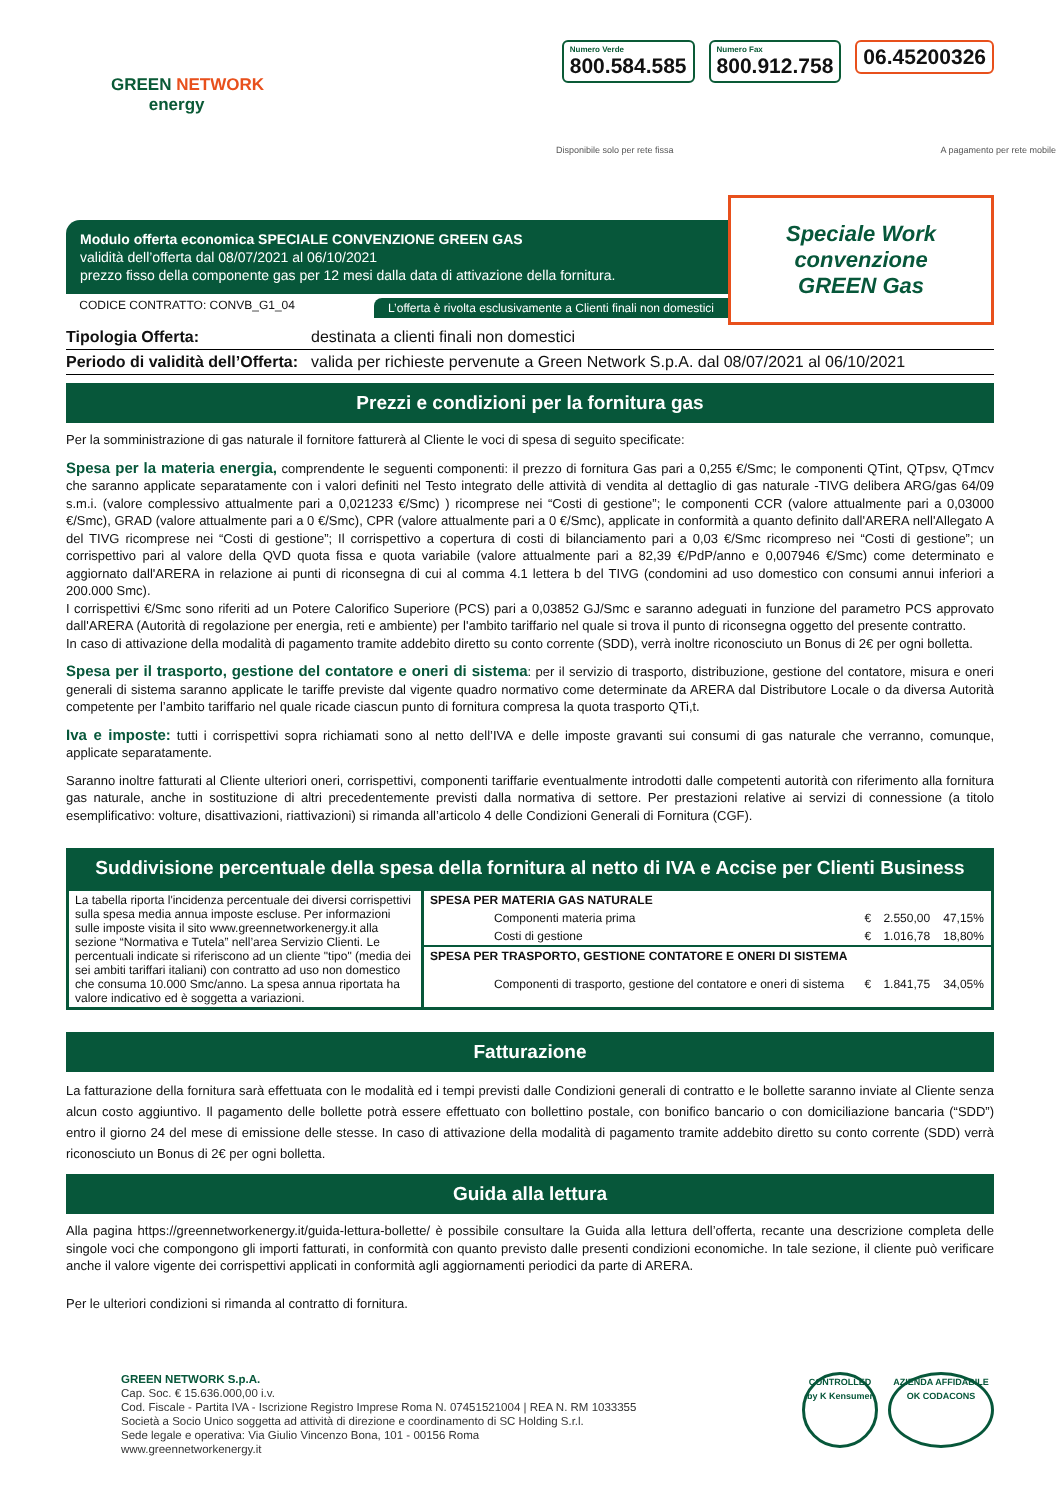GREEN NETWORK
energy
Numero Verde
800.584.585
Numero Fax
800.912.758
06.45200326
Disponibile solo per rete fissa A pagamento per rete mobile
Modulo offerta economica SPECIALE CONVENZIONE GREEN GAS
validità dell’offerta dal 08/07/2021 al 06/10/2021
prezzo fisso della componente gas per 12 mesi dalla data di attivazione della fornitura.
CODICE CONTRATTO: CONVB_G1_04 L’offerta è rivolta esclusivamente a Clienti finali non domestici
Speciale Work
convenzione
GREEN Gas
Tipologia Offerta: destinata a clienti finali non domestici
Periodo di validità dell’Offerta: valida per richieste pervenute a Green Network S.p.A. dal 08/07/2021 al 06/10/2021
Prezzi e condizioni per la fornitura gas
Per la somministrazione di gas naturale il fornitore fatturerà al Cliente le voci di spesa di seguito specificate:
Spesa per la materia energia, comprendente le seguenti componenti: il prezzo di fornitura Gas pari a 0,255 €/Smc; le componenti QTint, QTpsv, QTmcv che saranno applicate separatamente con i valori definiti nel Testo integrato delle attività di vendita al dettaglio di gas naturale -TIVG delibera ARG/gas 64/09 s.m.i. (valore complessivo attualmente pari a 0,021233 €/Smc) ) ricomprese nei “Costi di gestione”; le componenti CCR (valore attualmente pari a 0,03000 €/Smc), GRAD (valore attualmente pari a 0 €/Smc), CPR (valore attualmente pari a 0 €/Smc), applicate in conformità a quanto definito dall'ARERA nell'Allegato A del TIVG ricomprese nei “Costi di gestione”; Il corrispettivo a copertura di costi di bilanciamento pari a 0,03 €/Smc ricompreso nei “Costi di gestione”; un corrispettivo pari al valore della QVD quota fissa e quota variabile (valore attualmente pari a 82,39 €/PdP/anno e 0,007946 €/Smc) come determinato e aggiornato dall'ARERA in relazione ai punti di riconsegna di cui al comma 4.1 lettera b del TIVG (condomini ad uso domestico con consumi annui inferiori a 200.000 Smc).
I corrispettivi €/Smc sono riferiti ad un Potere Calorifico Superiore (PCS) pari a 0,03852 GJ/Smc e saranno adeguati in funzione del parametro PCS approvato dall'ARERA (Autorità di regolazione per energia, reti e ambiente) per l'ambito tariffario nel quale si trova il punto di riconsegna oggetto del presente contratto.
In caso di attivazione della modalità di pagamento tramite addebito diretto su conto corrente (SDD), verrà inoltre riconosciuto un Bonus di 2€ per ogni bolletta.
Spesa per il trasporto, gestione del contatore e oneri di sistema: per il servizio di trasporto, distribuzione, gestione del contatore, misura e oneri generali di sistema saranno applicate le tariffe previste dal vigente quadro normativo come determinate da ARERA dal Distributore Locale o da diversa Autorità competente per l’ambito tariffario nel quale ricade ciascun punto di fornitura compresa la quota trasporto QTi,t.
Iva e imposte: tutti i corrispettivi sopra richiamati sono al netto dell’IVA e delle imposte gravanti sui consumi di gas naturale che verranno, comunque, applicate separatamente.
Saranno inoltre fatturati al Cliente ulteriori oneri, corrispettivi, componenti tariffarie eventualmente introdotti dalle competenti autorità con riferimento alla fornitura gas naturale, anche in sostituzione di altri precedentemente previsti dalla normativa di settore. Per prestazioni relative ai servizi di connessione (a titolo esemplificativo: volture, disattivazioni, riattivazioni) si rimanda all’articolo 4 delle Condizioni Generali di Fornitura (CGF).
Suddivisione percentuale della spesa della fornitura al netto di IVA e Accise per Clienti Business
| La tabella riporta l'incidenza percentuale dei diversi corrispettivi sulla spesa media annua imposte escluse. Per informazioni sulle imposte visita il sito www.greennetworkenergy.it alla sezione “Normativa e Tutela” nell’area Servizio Clienti. Le percentuali indicate si riferiscono ad un cliente "tipo" (media dei sei ambiti tariffari italiani) con contratto ad uso non domestico che consuma 10.000 Smc/anno. La spesa annua riportata ha valore indicativo ed è soggetta a variazioni. | / SPESA PER MATERIA GAS NATURALE / / / / / --- / --- / --- / --- / / Componenti materia prima / € / 2.550,00 / 47,15% / / Costi di gestione / € / 1.016,78 / 18,80% / / SPESA PER TRASPORTO, GESTIONE CONTATORE E ONERI DI SISTEMA / / / / / Componenti di trasporto, gestione del contatore e oneri di sistema / € / 1.841,75 / 34,05% / |
Fatturazione
La fatturazione della fornitura sarà effettuata con le modalità ed i tempi previsti dalle Condizioni generali di contratto e le bollette saranno inviate al Cliente senza alcun costo aggiuntivo. Il pagamento delle bollette potrà essere effettuato con bollettino postale, con bonifico bancario o con domiciliazione bancaria (“SDD”) entro il giorno 24 del mese di emissione delle stesse. In caso di attivazione della modalità di pagamento tramite addebito diretto su conto corrente (SDD) verrà riconosciuto un Bonus di 2€ per ogni bolletta.
Guida alla lettura
Alla pagina https://greennetworkenergy.it/guida-lettura-bollette/ è possibile consultare la Guida alla lettura dell’offerta, recante una descrizione completa delle singole voci che compongono gli importi fatturati, in conformità con quanto previsto dalle presenti condizioni economiche. In tale sezione, il cliente può verificare anche il valore vigente dei corrispettivi applicati in conformità agli aggiornamenti periodici da parte di ARERA.
Per le ulteriori condizioni si rimanda al contratto di fornitura.
GREEN NETWORK S.p.A.
Cap. Soc. € 15.636.000,00 i.v.
Cod. Fiscale - Partita IVA - Iscrizione Registro Imprese Roma N. 07451521004 | REA N. RM 1033355
Società a Socio Unico soggetta ad attività di direzione e coordinamento di SC Holding S.r.l.
Sede legale e operativa: Via Giulio Vincenzo Bona, 101 - 00156 Roma
www.greennetworkenergy.it
CONTROLLED by K Kensumer
AZIENDA AFFIDABILE OK CODACONS